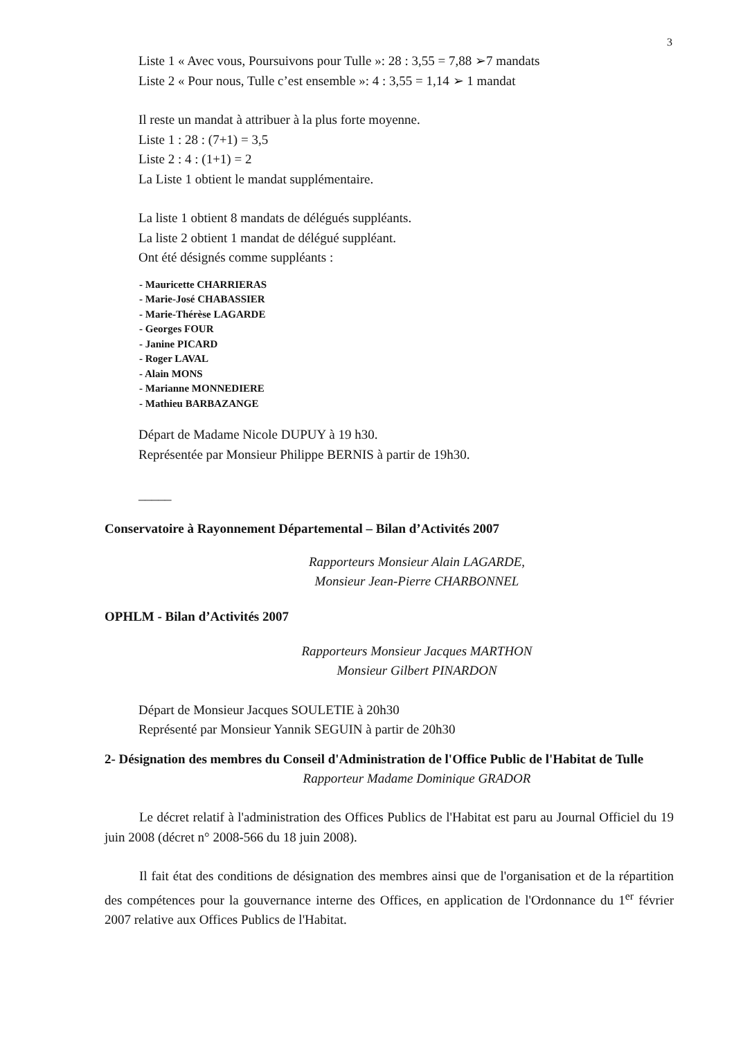3
Liste 1 « Avec vous, Poursuivons pour Tulle »: 28 : 3,55 = 7,88 ➢7 mandats
Liste 2 « Pour nous, Tulle c’est ensemble »: 4 : 3,55 = 1,14 ➢ 1 mandat
Il reste un mandat à attribuer à la plus forte moyenne.
Liste 1 : 28 : (7+1) = 3,5
Liste 2 : 4 : (1+1) = 2
La Liste 1 obtient le mandat supplémentaire.
La liste 1 obtient 8 mandats de délégués suppléants.
La liste 2 obtient 1 mandat de délégué suppléant.
Ont été désignés comme suppléants :
- Mauricette CHARRIERAS
- Marie-José CHABASSIER
- Marie-Thérèse LAGARDE
- Georges FOUR
- Janine PICARD
- Roger LAVAL
- Alain MONS
- Marianne MONNEDIERE
- Mathieu BARBAZANGE
Départ de Madame Nicole DUPUY à 19 h30.
Représentée par Monsieur Philippe BERNIS à partir de 19h30.
_____
Conservatoire à Rayonnement Départemental – Bilan d’Activités 2007
Rapporteurs Monsieur Alain LAGARDE,
Monsieur Jean-Pierre CHARBONNEL
OPHLM - Bilan d’Activités 2007
Rapporteurs Monsieur Jacques MARTHON
Monsieur Gilbert PINARDON
Départ de Monsieur Jacques SOULETIE à 20h30
Représenté par Monsieur Yannik SEGUIN à partir de 20h30
2- Désignation des membres du Conseil d'Administration de l'Office Public de l'Habitat de Tulle
Rapporteur Madame Dominique GRADOR
Le décret relatif à l'administration des Offices Publics de l'Habitat est paru au Journal Officiel du 19 juin 2008 (décret n° 2008-566 du 18 juin 2008).
Il fait état des conditions de désignation des membres ainsi que de l'organisation et de la répartition des compétences pour la gouvernance interne des Offices, en application de l'Ordonnance du 1<sup>er</sup> février 2007 relative aux Offices Publics de l'Habitat.